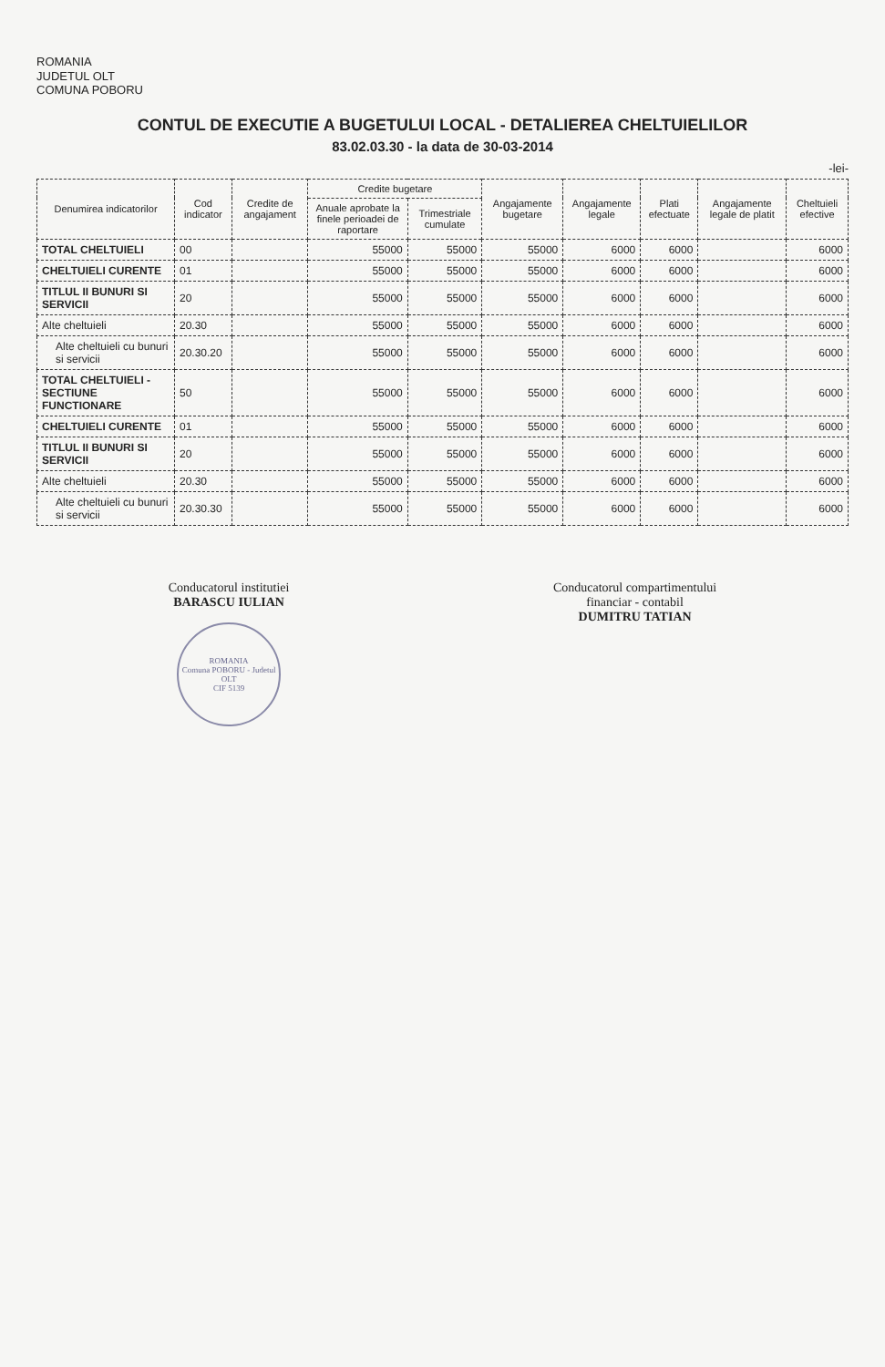ROMANIA
JUDETUL OLT
COMUNA POBORU
CONTUL DE EXECUTIE A BUGETULUI LOCAL - DETALIEREA CHELTUIELILOR
83.02.03.30 - la data de 30-03-2014
-lei-
| Denumirea indicatorilor | Cod indicator | Credite de angajament | Credite bugetare | | Angajamente bugetare | Angajamente legale | Plati efectuate | Angajamente legale de platit | Cheltuieli efective |
| --- | --- | --- | --- | --- | --- | --- | --- | --- | --- |
| | | | Anuale aprobate la finele perioadei de raportare | Trimestriale cumulate | | | | | |
| TOTAL CHELTUIELI | 00 | | 55000 | 55000 | 55000 | 6000 | 6000 | | 6000 |
| CHELTUIELI CURENTE | 01 | | 55000 | 55000 | 55000 | 6000 | 6000 | | 6000 |
| TITLUL II BUNURI SI SERVICII | 20 | | 55000 | 55000 | 55000 | 6000 | 6000 | | 6000 |
| Alte cheltuieli | 20.30 | | 55000 | 55000 | 55000 | 6000 | 6000 | | 6000 |
| Alte cheltuieli cu bunuri si servicii | 20.30.20 | | 55000 | 55000 | 55000 | 6000 | 6000 | | 6000 |
| TOTAL CHELTUIELI - SECTIUNE FUNCTIONARE | 50 | | 55000 | 55000 | 55000 | 6000 | 6000 | | 6000 |
| CHELTUIELI CURENTE | 01 | | 55000 | 55000 | 55000 | 6000 | 6000 | | 6000 |
| TITLUL II BUNURI SI SERVICII | 20 | | 55000 | 55000 | 55000 | 6000 | 6000 | | 6000 |
| Alte cheltuieli | 20.30 | | 55000 | 55000 | 55000 | 6000 | 6000 | | 6000 |
| Alte cheltuieli cu bunuri si servicii | 20.30.30 | | 55000 | 55000 | 55000 | 6000 | 6000 | | 6000 |
Conducatorul institutiei
BARASCU IULIAN
ROMANIA
Comuna POBORU - Judetul OLT
CIF 5139
Conducatorul compartimentului
financiar - contabil
DUMITRU TATIAN